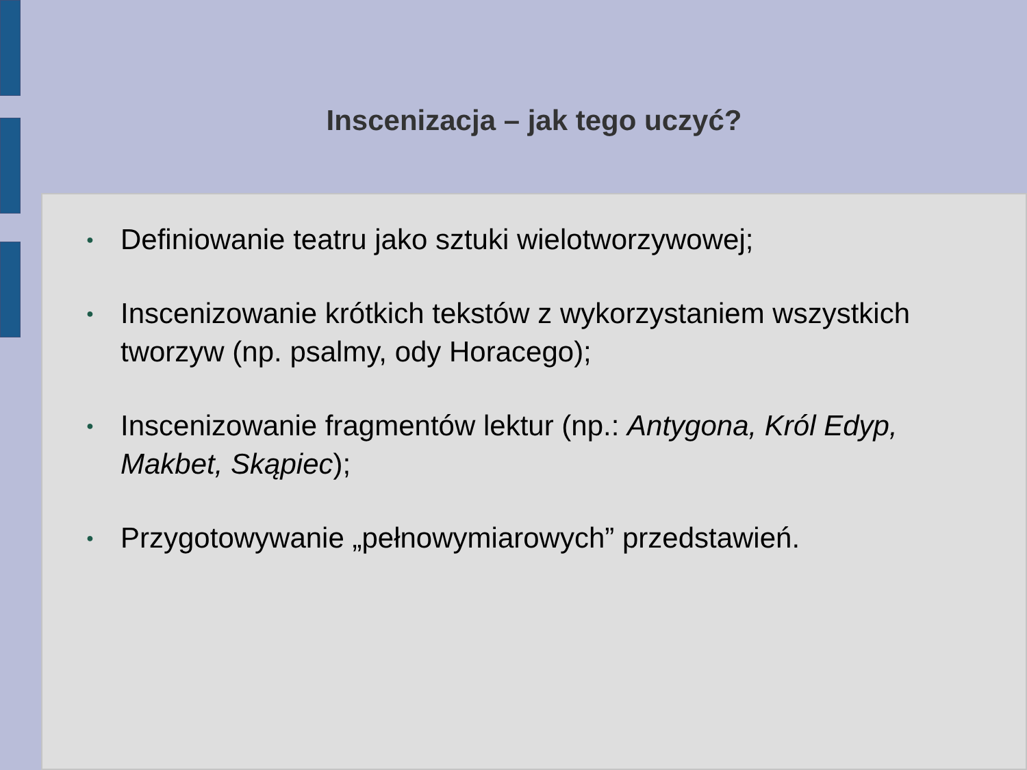Inscenizacja – jak tego uczyć?
● Definiowanie teatru jako sztuki wielotworzywowej;
● Inscenizowanie krótkich tekstów z wykorzystaniem wszystkich tworzyw (np. psalmy, ody Horacego);
● Inscenizowanie fragmentów lektur (np.: Antygona, Król Edyp, Makbet, Skąpiec);
● Przygotowywanie „pełnowymiarowych” przedstawień.